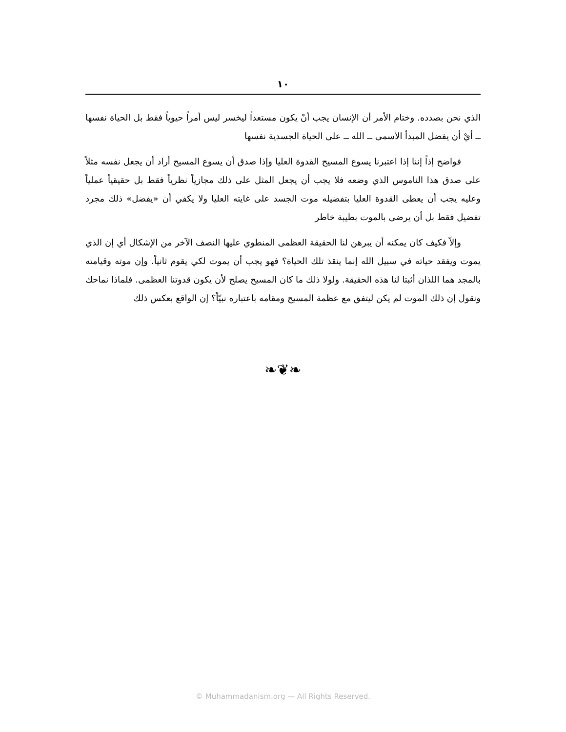١٠
الذي نحن بصدده. وختام الأمر أن الإنسان يجب أنْ يكون مستعداً ليخسر ليس أمراً حيوياً فقط بل الحياة نفسها ــ أيْ أن يفضل المبدأ الأسمى ــ الله ــ على الحياة الجسدية نفسها
فواضح إذاً إننا إذا اعتبرنا يسوع المسيح القدوة العليا وإذا صدق أن يسوع المسيح أراد أن يجعل نفسه مثلاً على صدق هذا الناموس الذي وضعه فلا يجب أن يجعل المثل على ذلك مجازياً نظرياً فقط بل حقيقياً عملياً وعليه يجب أن يعطى القدوة العليا بتفضيله موت الجسد على غايته العليا ولا يكفي أن «يفضل» ذلك مجرد تفضيل فقط بل أن يرضى بالموت بطيبة خاطر
وإلاّ فكيف كان يمكنه أن يبرهن لنا الحقيقة العظمى المنطوي عليها النصف الآخر من الإشكال أي إن الذي يموت ويفقد حياته في سبيل الله إنما ينقذ تلك الحياة؟ فهو يجب أن يموت لكي يقوم ثانياً. وإن موته وقيامته بالمجد هما اللذان أثبتا لنا هذه الحقيقة. ولولا ذلك ما كان المسيح يصلح لأن يكون قدوتنا العظمى. فلماذا نماحك ونقول إن ذلك الموت لم يكن ليتفق مع عظمة المسيح ومقامه باعتباره نبيّاً؟ إن الواقع بعكس ذلك
❧❦❧
© Muhammadanism.org — All Rights Reserved.